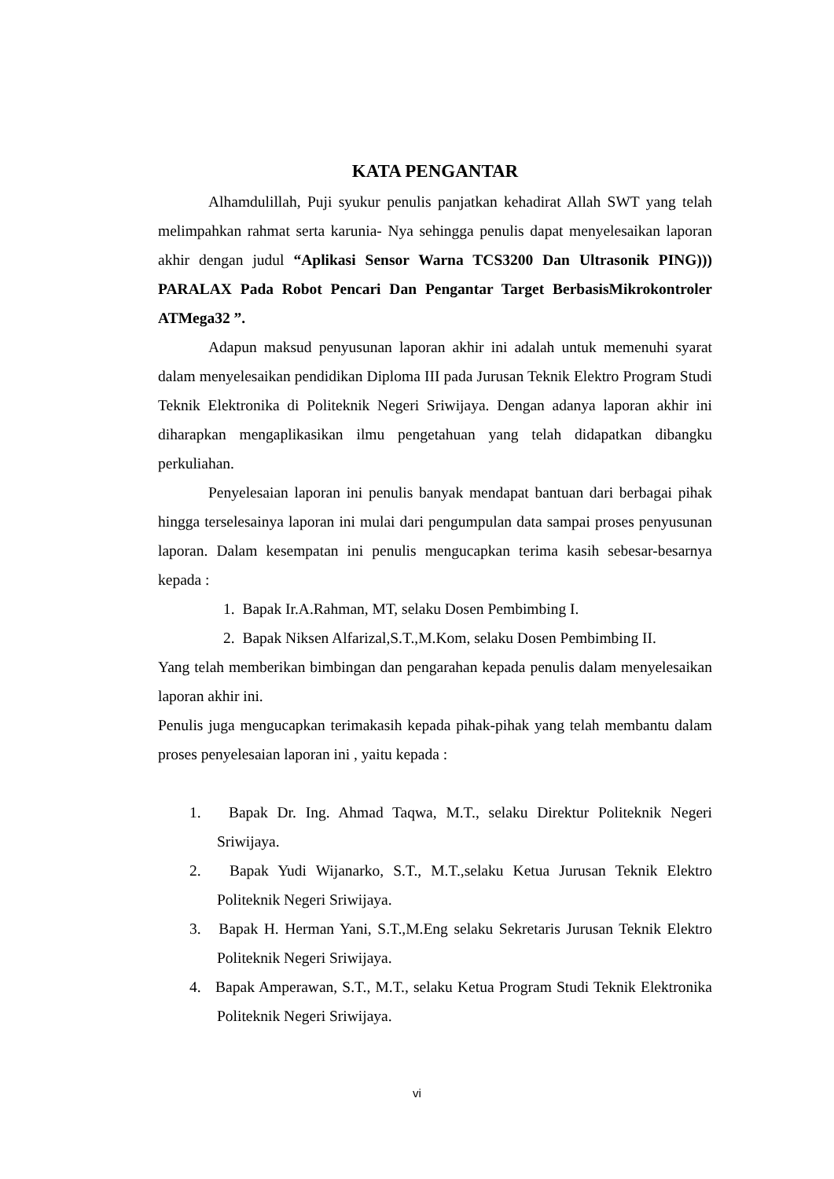KATA PENGANTAR
Alhamdulillah, Puji syukur penulis panjatkan kehadirat Allah SWT yang telah melimpahkan rahmat serta karunia- Nya sehingga penulis dapat menyelesaikan laporan akhir dengan judul “Aplikasi Sensor Warna TCS3200 Dan Ultrasonik PING))) PARALAX Pada Robot Pencari Dan Pengantar Target BerbasisMikrokontroler ATMega32 ”.
Adapun maksud penyusunan laporan akhir ini adalah untuk memenuhi syarat dalam menyelesaikan pendidikan Diploma III pada Jurusan Teknik Elektro Program Studi Teknik Elektronika di Politeknik Negeri Sriwijaya. Dengan adanya laporan akhir ini diharapkan mengaplikasikan ilmu pengetahuan yang telah didapatkan dibangku perkuliahan.
Penyelesaian laporan ini penulis banyak mendapat bantuan dari berbagai pihak hingga terselesainya laporan ini mulai dari pengumpulan data sampai proses penyusunan laporan. Dalam kesempatan ini penulis mengucapkan terima kasih sebesar-besarnya kepada :
1. Bapak Ir.A.Rahman, MT, selaku Dosen Pembimbing I.
2. Bapak Niksen Alfarizal,S.T.,M.Kom, selaku Dosen Pembimbing II.
Yang telah memberikan bimbingan dan pengarahan kepada penulis dalam menyelesaikan laporan akhir ini.
Penulis juga mengucapkan terimakasih kepada pihak-pihak yang telah membantu dalam proses penyelesaian laporan ini , yaitu kepada :
1. Bapak Dr. Ing. Ahmad Taqwa, M.T., selaku Direktur Politeknik Negeri Sriwijaya.
2. Bapak Yudi Wijanarko, S.T., M.T.,selaku Ketua Jurusan Teknik Elektro Politeknik Negeri Sriwijaya.
3. Bapak H. Herman Yani, S.T.,M.Eng selaku Sekretaris Jurusan Teknik Elektro Politeknik Negeri Sriwijaya.
4. Bapak Amperawan, S.T., M.T., selaku Ketua Program Studi Teknik Elektronika Politeknik Negeri Sriwijaya.
vi